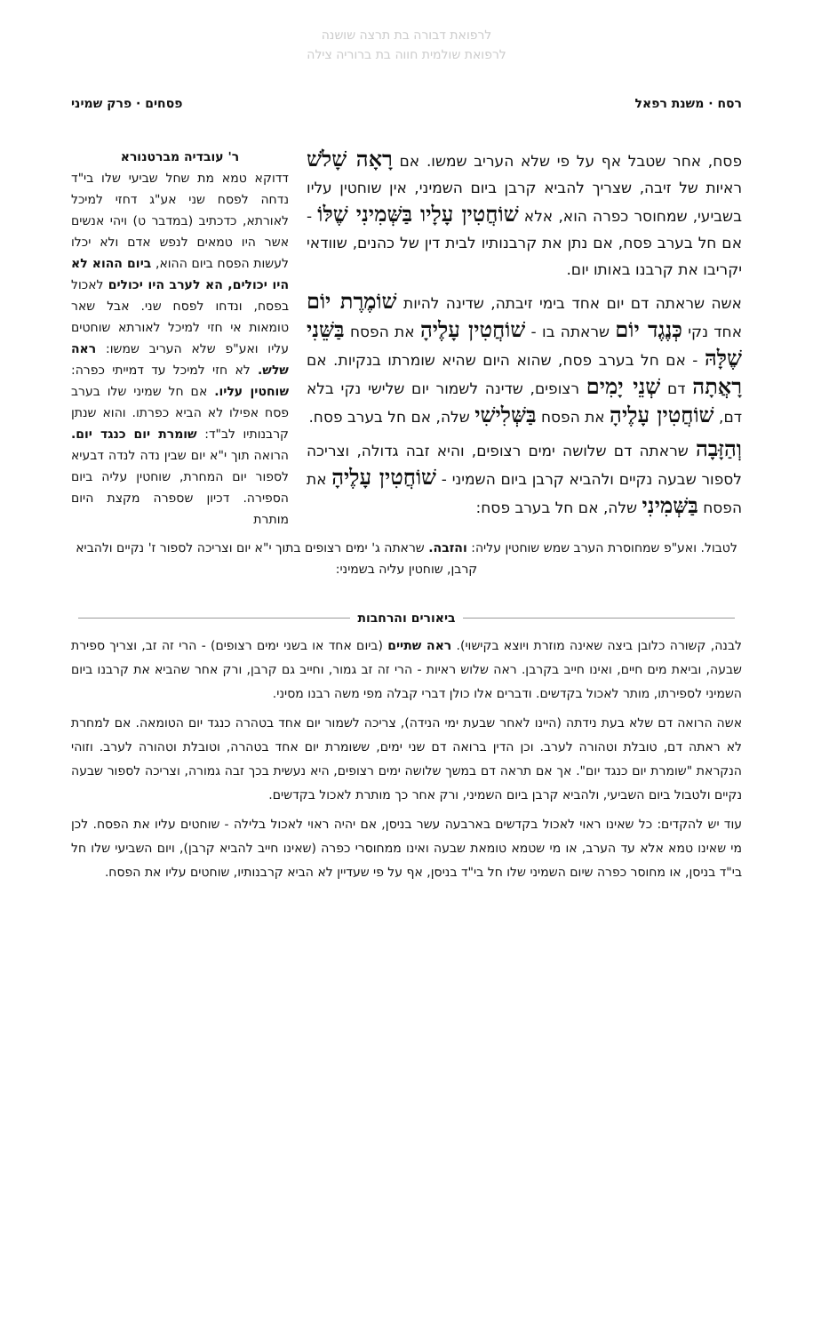לרפואת דבורה בת תרצה שושנה
לרפואת שולמית חווה בת ברוריה צילה
רסח · משנת רפאל פסחים · פרק שמיני
פסח, אחר שטבל אף על פי שלא העריב שמשו. אם רָאָה שָׁלֹשׁ ראיות של זיבה, שצריך להביא קרבן ביום השמיני, אין שוחטין עליו בשביעי, שמחוסר כפרה הוא, אלא שׁוֹחֲטִין עָלָיו בַּשְּׁמִינִי שֶׁלּוֹ - אם חל בערב פסח, אם נתן את קרבנותיו לבית דין של כהנים, שוודאי יקריבו את קרבנו באותו יום.
אשה שראתה דם יום אחד בימי זיבתה, שדינה להיות שׁוֹמֶרֶת יוֹם אחד נקי כְּנֶגֶד יוֹם שראתה בו - שׁוֹחֲטִין עָלֶיהָ את הפסח בַּשֵּׁנִי שֶׁלָּהּ - אם חל בערב פסח, שהוא היום שהיא שומרתו בנקיות. אם רָאֲתָה דם שְׁנֵי יָמִים רצופים, שדינה לשמור יום שלישי נקי בלא דם, שׁוֹחֲטִין עָלֶיהָ את הפסח בַּשְּׁלִישִׁי שלה, אם חל בערב פסח.
וְהַזָּבָה שראתה דם שלושה ימים רצופים, והיא זבה גדולה, וצריכה לספור שבעה נקיים ולהביא קרבן ביום השמיני - שׁוֹחֲטִין עָלֶיהָ את הפסח בַּשְּׁמִינִי שלה, אם חל בערב פסח:
ר' עובדיה מברטנורא
דדוקא טמא מת שחל שביעי שלו בי"ד נדחה לפסח שני אע"ג דחזי למיכל לאורתא, כדכתיב (במדבר ט) ויהי אנשים אשר היו טמאים לנפש אדם ולא יכלו לעשות הפסח ביום ההוא, ביום ההוא לא היו יכולים, הא לערב היו יכולים לאכול בפסח, ונדחו לפסח שני. אבל שאר טומאות אי חזי למיכל לאורתא שוחטים עליו ואע"פ שלא העריב שמשו: ראה שלש. לא חזי למיכל עד דמייתי כפרה: שוחטין עליו. אם חל שמיני שלו בערב פסח אפילו לא הביא כפרתו. והוא שנתן קרבנותיו לב"ד: שומרת יום כנגד יום. הרואה תוך י"א יום שבין נדה לנדה דבעיא לספור יום המחרת, שוחטין עליה ביום הספירה. דכיון שספרה מקצת היום מותרת
לטבול. ואע"פ שמחוסרת הערב שמש שוחטין עליה: והזבה. שראתה ג' ימים רצופים בתוך י"א יום וצריכה לספור ז' נקיים ולהביא קרבן, שוחטין עליה בשמיני:
ביאורים והרחבות
לבנה, קשורה כלובן ביצה שאינה מוזרת ויוצא בקישוי). ראה שתיים (ביום אחד או בשני ימים רצופים) - הרי זה זב, וצריך ספירת שבעה, וביאת מים חיים, ואינו חייב בקרבן. ראה שלוש ראיות - הרי זה זב גמור, וחייב גם קרבן, ורק אחר שהביא את קרבנו ביום השמיני לספירתו, מותר לאכול בקדשים. ודברים אלו כולן דברי קבלה מפי משה רבנו מסיני.
אשה הרואה דם שלא בעת נידתה (היינו לאחר שבעת ימי הנידה), צריכה לשמור יום אחד בטהרה כנגד יום הטומאה. אם למחרת לא ראתה דם, טובלת וטהורה לערב. וכן הדין ברואה דם שני ימים, ששומרת יום אחד בטהרה, וטובלת וטהורה לערב. וזוהי הנקראת "שומרת יום כנגד יום". אך אם תראה דם במשך שלושה ימים רצופים, היא נעשית בכך זבה גמורה, וצריכה לספור שבעה נקיים ולטבול ביום השביעי, ולהביא קרבן ביום השמיני, ורק אחר כך מותרת לאכול בקדשים.
עוד יש להקדים: כל שאינו ראוי לאכול בקדשים בארבעה עשר בניסן, אם יהיה ראוי לאכול בלילה - שוחטים עליו את הפסח. לכן מי שאינו טמא אלא עד הערב, או מי שטמא טומאת שבעה ואינו ממחוסרי כפרה (שאינו חייב להביא קרבן), ויום השביעי שלו חל בי"ד בניסן, או מחוסר כפרה שיום השמיני שלו חל בי"ד בניסן, אף על פי שעדיין לא הביא קרבנותיו, שוחטים עליו את הפסח.